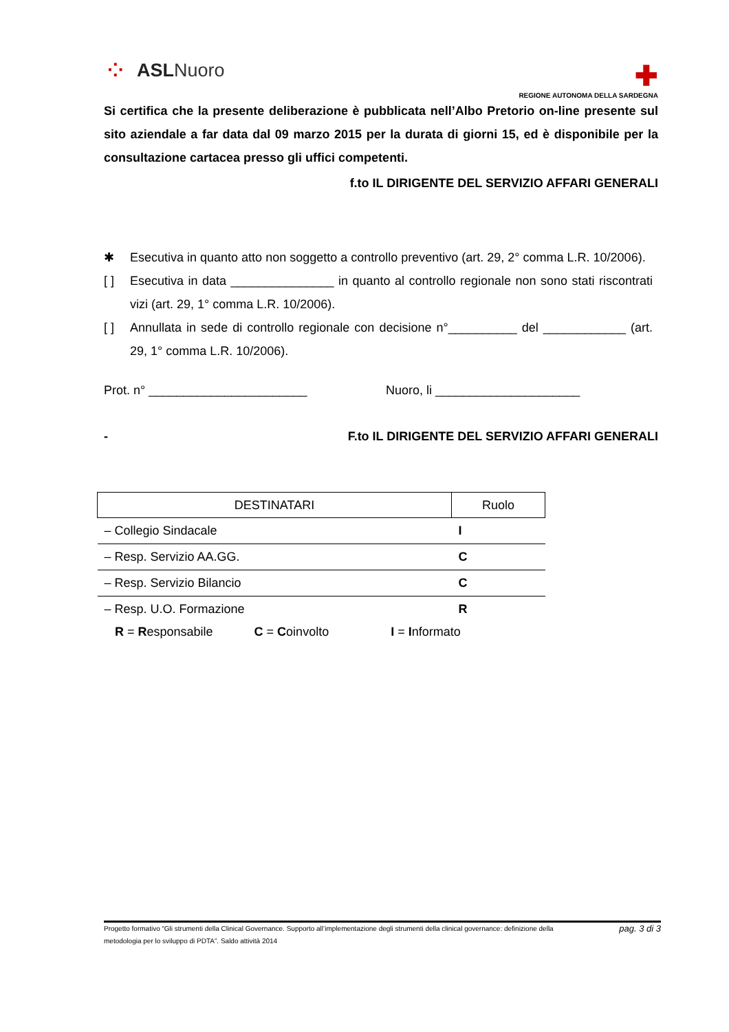⁘ ASL Nuoro
✚
REGIONE AUTONOMA DELLA SARDEGNA
Si certifica che la presente deliberazione è pubblicata nell’Albo Pretorio on-line presente sul sito aziendale a far data dal 09 marzo 2015 per la durata di giorni 15, ed è disponibile per la consultazione cartacea presso gli uffici competenti.
f.to IL DIRIGENTE DEL SERVIZIO AFFARI GENERALI
✱ Esecutiva in quanto atto non soggetto a controllo preventivo (art. 29, 2° comma L.R. 10/2006).
[ ] Esecutiva in data _______________ in quanto al controllo regionale non sono stati riscontrati vizi (art. 29, 1° comma L.R. 10/2006).
[ ] Annullata in sede di controllo regionale con decisione n°__________ del ____________ (art. 29, 1° comma L.R. 10/2006).
Prot. n° _______________________ Nuoro, li _____________________
- F.to IL DIRIGENTE DEL SERVIZIO AFFARI GENERALI
| DESTINATARI | Ruolo |
| --- | --- |
| – Collegio Sindacale | I |
| – Resp. Servizio AA.GG. | C |
| – Resp. Servizio Bilancio | C |
| – Resp. U.O. Formazione | R |
R = Responsabile C = Coinvolto I = Informato
Progetto formativo “Gli strumenti della Clinical Governance. Supporto all’implementazione degli strumenti della clinical governance: definizione della metodologia per lo sviluppo di PDTA”. Saldo attività 2014 pag. 3 di 3